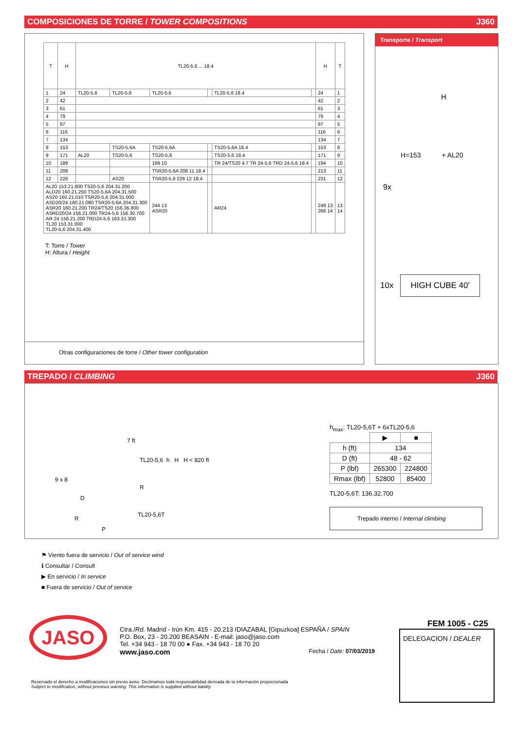COMPOSICIONES DE TORRE / TOWER COMPOSITIONS J360
| T | H | TL20-5,6 ... 18.4 | | | | | | H | T |
| --- | --- | --- | --- | --- | --- | --- | --- | --- | --- |
| 1 | 24 | TL20-5,6 | TL20-5,6 | TL20-5,6 | | TL20-5,6 18.4 | | 24 | 1 |
| 2 | 42 | | | | | | | 42 | 2 |
| 3 | 61 | | | | | | | 61 | 3 |
| 4 | 79 | | | | | | | 79 | 4 |
| 5 | 97 | | | | | | | 97 | 5 |
| 6 | 116 | | | | | | | 116 | 6 |
| 7 | 134 | | | | | | | 134 | 7 |
| 8 | 153 | | TS20-5,6A | TS20-5,6A | | TS20-5,6A 18.4 | | 153 | 8 |
| 9 | 171 | AL20 | TS20-5,6 | TS20-5,6 | | TS20-5,6 18.4 | | 171 | 9 |
| 10 | 189 | | | 189 10 | | TR 24/TS20 4.7 TR 24-5,6 TRD 24-5,6 18.4 | | 194 | 10 |
| 11 | 208 | | | TSR20-5,6A 208 11 18.4 | | | | 213 | 11 |
| 12 | 226 | | AS20 | TSR20-5,6 226 12 18.4 | | | | 231 | 12 |
| AL20 153.21.800 TS20-5,6 204.31.200 ALD20 160.21.250 TS20-5,6A 204.31.500 AS20 160.21.010 TSR20-5,6 204.31.000 ASD20/24 160.21.080 TSR20-5,6A 204.31.300 ASR20 160.21.200 TR24/TS20 156.36.800 ASRD20/24 156.21.000 TR24-5,6 156.30.700 AR 24 156.21.200 TRD24-5,6 163.31.300 TL20 153.31.000 TL20-5,6 204.31.400 | | | | 244 13 ASR20 | | AR24 | | 249 13 268 14 | 13 14 |
T: Torre / Tower
H: Altura / Height
Otras configuraciones de torre / Other tower configuration
Transporte / Transport
H
H=153 + AL20
9x
10x HIGH CUBE 40'
TREPADO / CLIMBING J360
7 ft
TL20-5,6 h H H < 820 ft
9 x 8
R
D
R
TL20-5,6T
P
h<sub>max</sub>: TL20-5,6T + 6xTL20-5,6
| | ▶ | ■ |
| h (ft) | 134 | |
| D (ft) | 48 - 62 | |
| P (lbf) | 265300 | 224800 |
| Rmax (lbf) | 52800 | 85400 |
TL20-5,6T: 136.32.700
Trepado interno / Internal climbing
⚑ Viento fuera de servicio / Out of service wind
ℹ Consultar / Consult
▶ En servicio / In service
■ Fuera de servicio / Out of service
JASO
Ctra./Rd. Madrid - Irún Km. 415 - 20.213 IDIAZABAL [Gipuzkoa] ESPAÑA / SPAIN
P.O. Box, 23 - 20.200 BEASAIN - E-mail: jaso@jaso.com
Tel. +34 943 - 18 70 00 ● Fax. +34 943 - 18 70 20
www.jaso.com Fecha / Date: 07/03/2019
FEM 1005 - C25
DELEGACION / DEALER
Reservado el derecho a modificaciones sin previo aviso. Declinamos toda responsabilidad derivada de la información proporcionada
Subject to modification, without previous warning. This information is supplied without liability